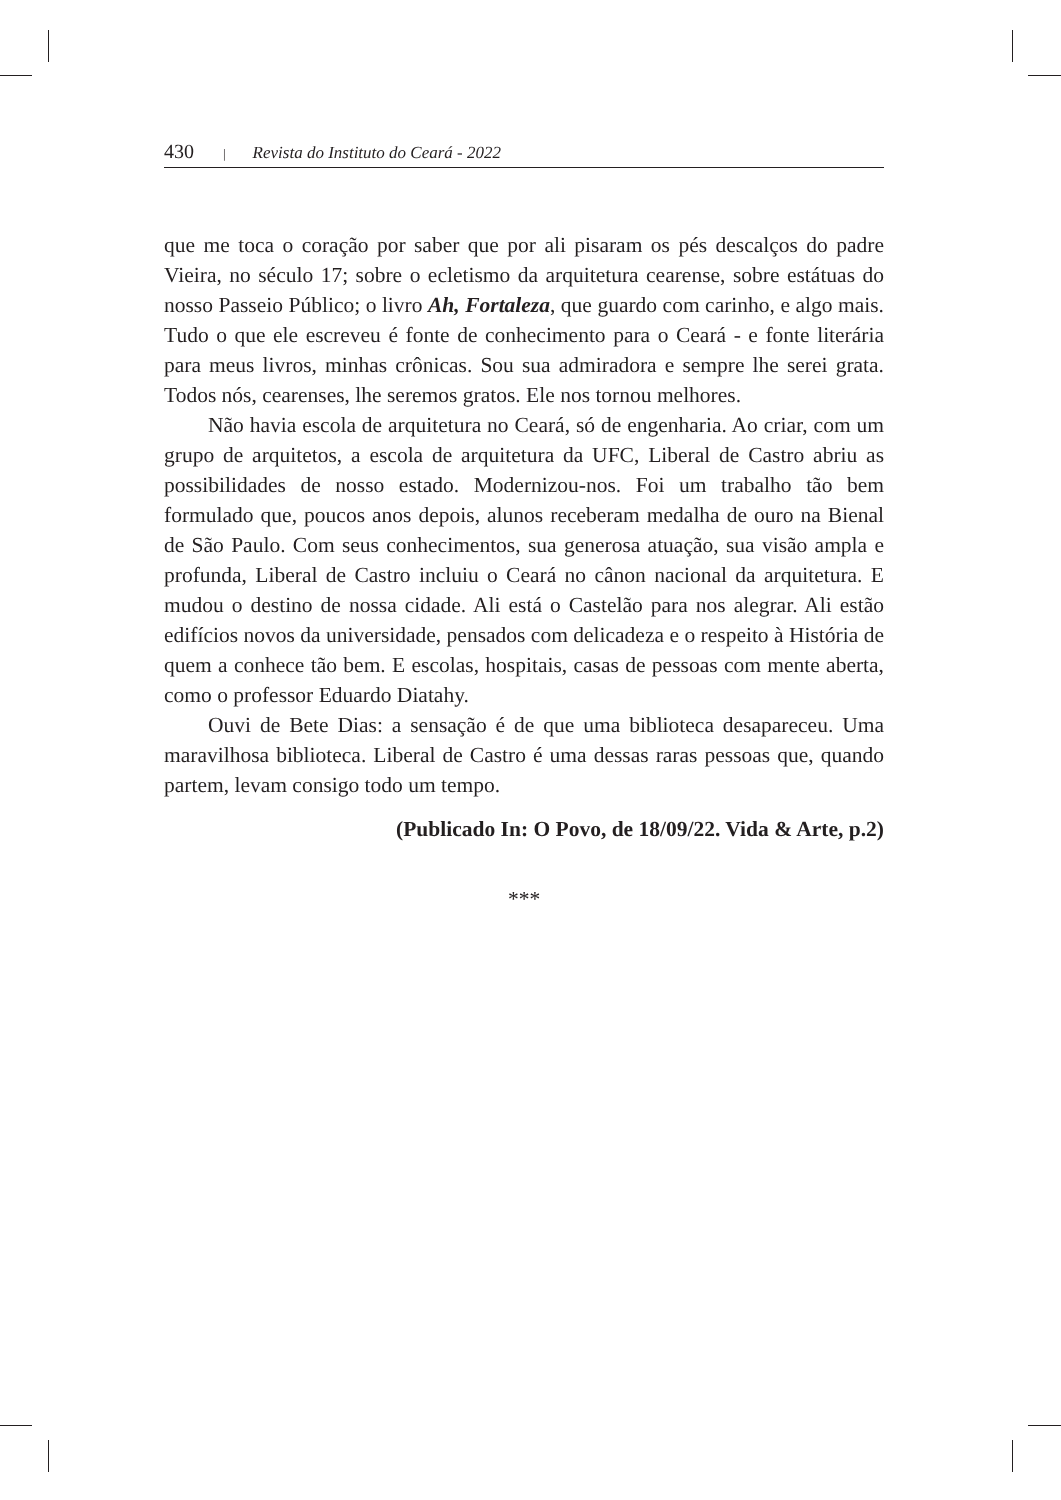430 | Revista do Instituto do Ceará - 2022
que me toca o coração por saber que por ali pisaram os pés descalços do padre Vieira, no século 17; sobre o ecletismo da arquitetura cearense, sobre estátuas do nosso Passeio Público; o livro Ah, Fortaleza, que guardo com carinho, e algo mais. Tudo o que ele escreveu é fonte de conhecimento para o Ceará - e fonte literária para meus livros, minhas crônicas. Sou sua admiradora e sempre lhe serei grata. Todos nós, cearenses, lhe seremos gratos. Ele nos tornou melhores.
Não havia escola de arquitetura no Ceará, só de engenharia. Ao criar, com um grupo de arquitetos, a escola de arquitetura da UFC, Liberal de Castro abriu as possibilidades de nosso estado. Modernizou-nos. Foi um trabalho tão bem formulado que, poucos anos depois, alunos receberam medalha de ouro na Bienal de São Paulo. Com seus conhecimentos, sua generosa atuação, sua visão ampla e profunda, Liberal de Castro incluiu o Ceará no cânon nacional da arquitetura. E mudou o destino de nossa cidade. Ali está o Castelão para nos alegrar. Ali estão edifícios novos da universidade, pensados com delicadeza e o respeito à História de quem a conhece tão bem. E escolas, hospitais, casas de pessoas com mente aberta, como o professor Eduardo Diatahy.
Ouvi de Bete Dias: a sensação é de que uma biblioteca desapareceu. Uma maravilhosa biblioteca. Liberal de Castro é uma dessas raras pessoas que, quando partem, levam consigo todo um tempo.
(Publicado In: O Povo, de 18/09/22. Vida & Arte, p.2)
***